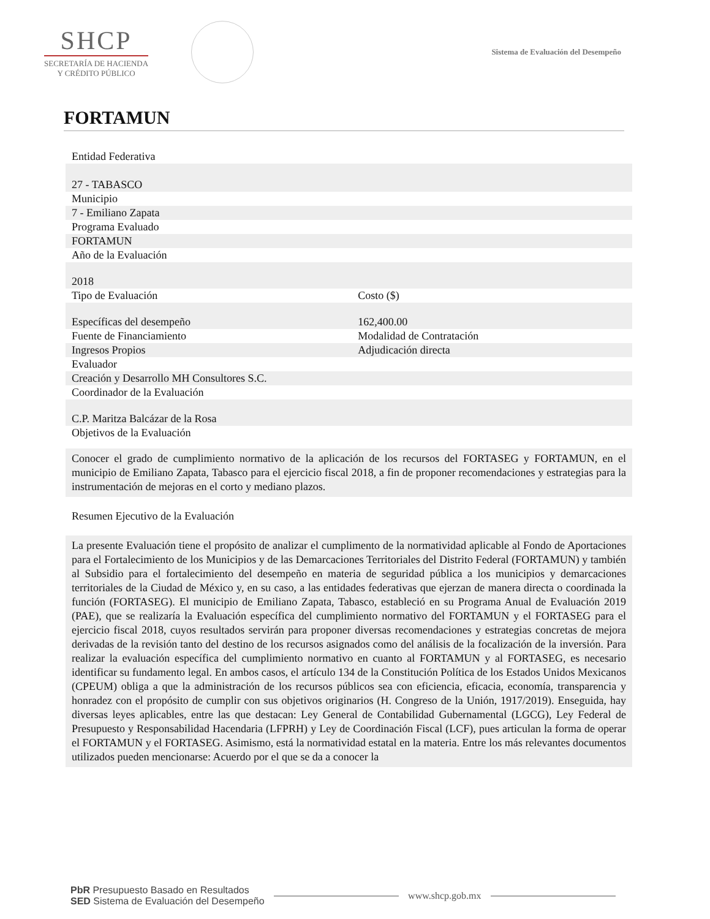SHCP
SECRETARÍA DE HACIENDA
Y CRÉDITO PÚBLICO
Sistema de Evaluación del Desempeño
FORTAMUN
| Entidad Federativa | |
| 27 - TABASCO | |
| Municipio | |
| 7 - Emiliano Zapata | |
| Programa Evaluado | |
| FORTAMUN | |
| Año de la Evaluación | |
| 2018 | |
| Tipo de Evaluación | Costo ($) |
| Específicas del desempeño | 162,400.00 |
| Fuente de Financiamiento | Modalidad de Contratación |
| Ingresos Propios | Adjudicación directa |
| Evaluador | |
| Creación y Desarrollo MH Consultores S.C. | |
| Coordinador de la Evaluación | |
| C.P. Maritza Balcázar de la Rosa | |
| Objetivos de la Evaluación | |
| Conocer el grado de cumplimiento normativo de la aplicación de los recursos del FORTASEG y FORTAMUN, en el municipio de Emiliano Zapata, Tabasco para el ejercicio fiscal 2018, a fin de proponer recomendaciones y estrategias para la instrumentación de mejoras en el corto y mediano plazos. | |
| Resumen Ejecutivo de la Evaluación | |
| La presente Evaluación tiene el propósito de analizar el cumplimento de la normatividad aplicable al Fondo de Aportaciones para el Fortalecimiento de los Municipios y de las Demarcaciones Territoriales del Distrito Federal (FORTAMUN) y también al Subsidio para el fortalecimiento del desempeño en materia de seguridad pública a los municipios y demarcaciones territoriales de la Ciudad de México y, en su caso, a las entidades federativas que ejerzan de manera directa o coordinada la función (FORTASEG). El municipio de Emiliano Zapata, Tabasco, estableció en su Programa Anual de Evaluación 2019 (PAE), que se realizaría la Evaluación específica del cumplimiento normativo del FORTAMUN y el FORTASEG para el ejercicio fiscal 2018, cuyos resultados servirán para proponer diversas recomendaciones y estrategias concretas de mejora derivadas de la revisión tanto del destino de los recursos asignados como del análisis de la focalización de la inversión. Para realizar la evaluación específica del cumplimiento normativo en cuanto al FORTAMUN y al FORTASEG, es necesario identificar su fundamento legal. En ambos casos, el artículo 134 de la Constitución Política de los Estados Unidos Mexicanos (CPEUM) obliga a que la administración de los recursos públicos sea con eficiencia, eficacia, economía, transparencia y honradez con el propósito de cumplir con sus objetivos originarios (H. Congreso de la Unión, 1917/2019). Enseguida, hay diversas leyes aplicables, entre las que destacan: Ley General de Contabilidad Gubernamental (LGCG), Ley Federal de Presupuesto y Responsabilidad Hacendaria (LFPRH) y Ley de Coordinación Fiscal (LCF), pues articulan la forma de operar el FORTAMUN y el FORTASEG. Asimismo, está la normatividad estatal en la materia. Entre los más relevantes documentos utilizados pueden mencionarse: Acuerdo por el que se da a conocer la | |
PbR Presupuesto Basado en Resultados
SED Sistema de Evaluación del Desempeño
www.shcp.gob.mx